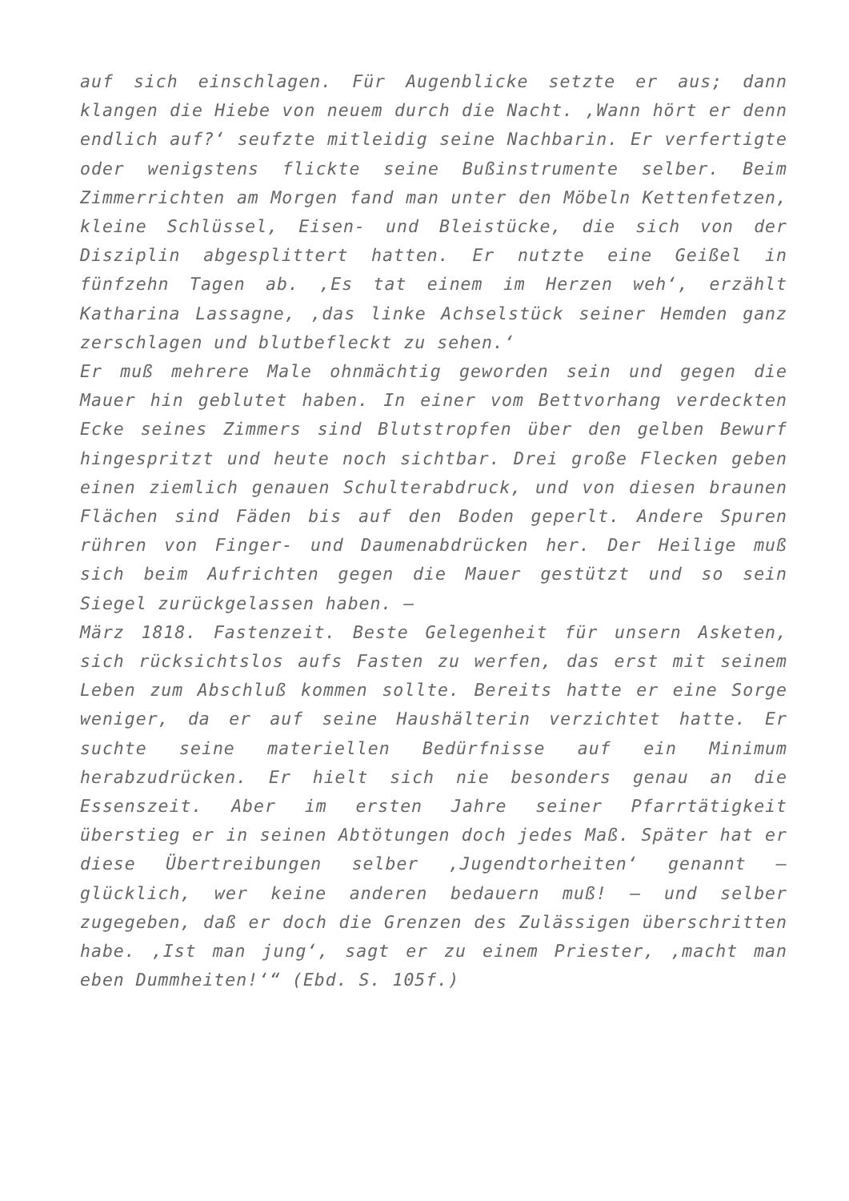auf sich einschlagen. Für Augenblicke setzte er aus; dann klangen die Hiebe von neuem durch die Nacht. ‚Wann hört er denn endlich auf?‘ seufzte mitleidig seine Nachbarin. Er verfertigte oder wenigstens flickte seine Bußinstrumente selber. Beim Zimmerrichten am Morgen fand man unter den Möbeln Kettenfetzen, kleine Schlüssel, Eisen- und Bleistücke, die sich von der Disziplin abgesplittert hatten. Er nutzte eine Geißel in fünfzehn Tagen ab. ‚Es tat einem im Herzen weh‘, erzählt Katharina Lassagne, ‚das linke Achselstück seiner Hemden ganz zerschlagen und blutbefleckt zu sehen.‘
Er muß mehrere Male ohnmächtig geworden sein und gegen die Mauer hin geblutet haben. In einer vom Bettvorhang verdeckten Ecke seines Zimmers sind Blutstropfen über den gelben Bewurf hingespritzt und heute noch sichtbar. Drei große Flecken geben einen ziemlich genauen Schulterabdruck, und von diesen braunen Flächen sind Fäden bis auf den Boden geperlt. Andere Spuren rühren von Finger- und Daumenabdrücken her. Der Heilige muß sich beim Aufrichten gegen die Mauer gestützt und so sein Siegel zurückgelassen haben. –
März 1818. Fastenzeit. Beste Gelegenheit für unsern Asketen, sich rücksichtslos aufs Fasten zu werfen, das erst mit seinem Leben zum Abschluß kommen sollte. Bereits hatte er eine Sorge weniger, da er auf seine Haushälterin verzichtet hatte. Er suchte seine materiellen Bedürfnisse auf ein Minimum herabzudrücken. Er hielt sich nie besonders genau an die Essenszeit. Aber im ersten Jahre seiner Pfarrtätigkeit überstieg er in seinen Abtötungen doch jedes Maß. Später hat er diese Übertreibungen selber ‚Jugendtorheiten‘ genannt – glücklich, wer keine anderen bedauern muß! – und selber zugegeben, daß er doch die Grenzen des Zulässigen überschritten habe. ‚Ist man jung‘, sagt er zu einem Priester, ‚macht man eben Dummheiten!‘“ (Ebd. S. 105f.)